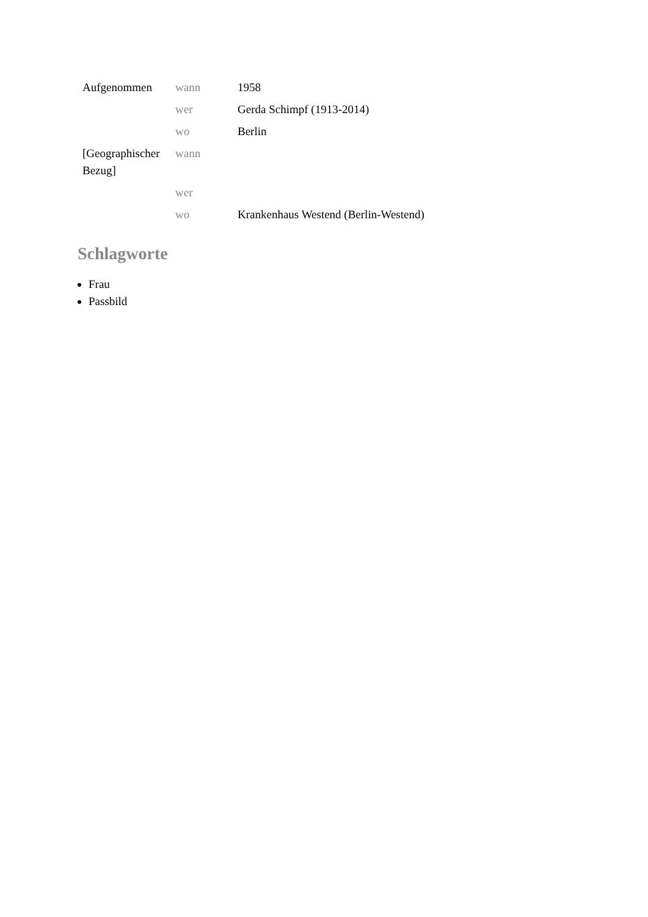| Aufgenommen | wann | 1958 |
| | wer | Gerda Schimpf (1913-2014) |
| | wo | Berlin |
| [Geographischer Bezug] | wann | |
| | wer | |
| | wo | Krankenhaus Westend (Berlin-Westend) |
Schlagworte
Frau
Passbild